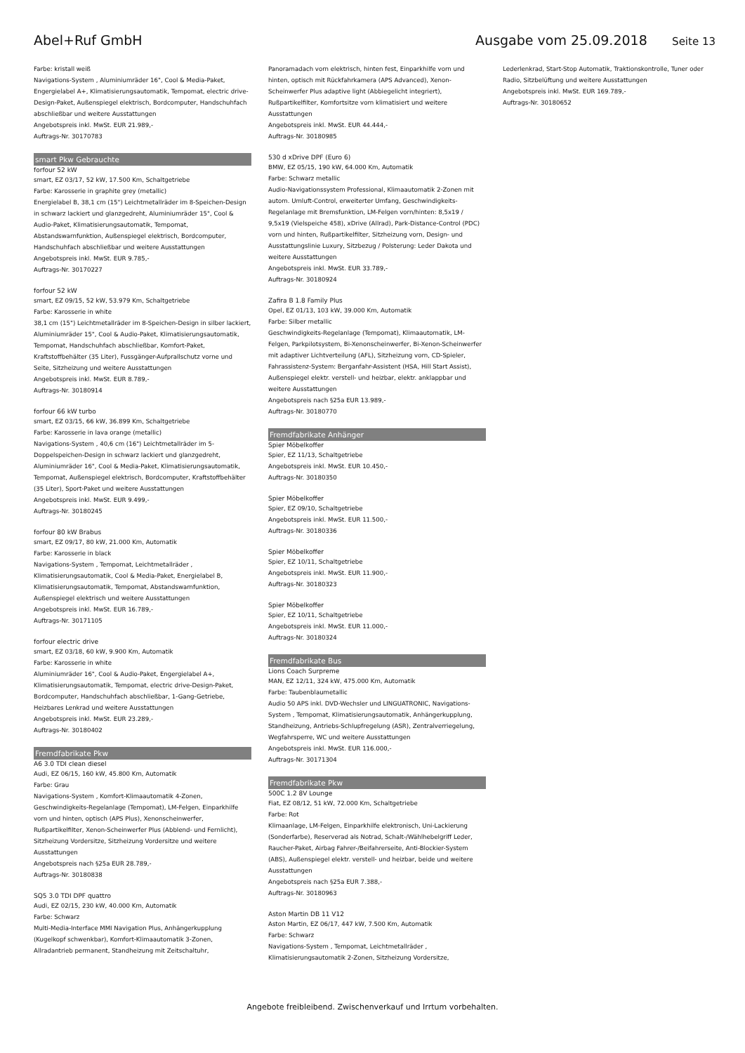Abel+Ruf GmbH Ausgabe vom 25.09.2018
Seite 13
Farbe: kristall weiß
Navigations-System , Aluminiumräder 16", Cool & Media-Paket, Engergielabel A+, Klimatisierungsautomatik, Tempomat, electric drive-Design-Paket, Außenspiegel elektrisch, Bordcomputer, Handschuhfach abschließbar und weitere Ausstattungen
Angebotspreis inkl. MwSt. EUR 21.989,-
Auftrags-Nr. 30170783
smart Pkw Gebrauchte
forfour 52 kW
smart, EZ 03/17, 52 kW, 17.500 Km, Schaltgetriebe
Farbe: Karosserie in graphite grey (metallic)
Energielabel B, 38,1 cm (15") Leichtmetallräder im 8-Speichen-Design in schwarz lackiert und glanzgedreht, Aluminiumräder 15", Cool & Audio-Paket, Klimatisierungsautomatik, Tempomat, Abstandswarnfunktion, Außenspiegel elektrisch, Bordcomputer, Handschuhfach abschließbar und weitere Ausstattungen
Angebotspreis inkl. MwSt. EUR 9.785,-
Auftrags-Nr. 30170227
forfour 52 kW
smart, EZ 09/15, 52 kW, 53.979 Km, Schaltgetriebe
Farbe: Karosserie in white
38,1 cm (15") Leichtmetallräder im 8-Speichen-Design in silber lackiert, Aluminiumräder 15", Cool & Audio-Paket, Klimatisierungsautomatik, Tempomat, Handschuhfach abschließbar, Komfort-Paket, Kraftstoffbehälter (35 Liter), Fussgänger-Aufprallschutz vorne und Seite, Sitzheizung und weitere Ausstattungen
Angebotspreis inkl. MwSt. EUR 8.789,-
Auftrags-Nr. 30180914
forfour 66 kW turbo
smart, EZ 03/15, 66 kW, 36.899 Km, Schaltgetriebe
Farbe: Karosserie in lava orange (metallic)
Navigations-System , 40,6 cm (16") Leichtmetallräder im 5-Doppelspeichen-Design in schwarz lackiert und glanzgedreht, Aluminiumräder 16", Cool & Media-Paket, Klimatisierungsautomatik, Tempomat, Außenspiegel elektrisch, Bordcomputer, Kraftstoffbehälter (35 Liter), Sport-Paket und weitere Ausstattungen
Angebotspreis inkl. MwSt. EUR 9.499,-
Auftrags-Nr. 30180245
forfour 80 kW Brabus
smart, EZ 09/17, 80 kW, 21.000 Km, Automatik
Farbe: Karosserie in black
Navigations-System , Tempomat, Leichtmetallräder , Klimatisierungsautomatik, Cool & Media-Paket, Energielabel B, Klimatisierungsautomatik, Tempomat, Abstandswarnfunktion, Außenspiegel elektrisch und weitere Ausstattungen
Angebotspreis inkl. MwSt. EUR 16.789,-
Auftrags-Nr. 30171105
forfour electric drive
smart, EZ 03/18, 60 kW, 9.900 Km, Automatik
Farbe: Karosserie in white
Aluminiumräder 16", Cool & Audio-Paket, Engergielabel A+, Klimatisierungsautomatik, Tempomat, electric drive-Design-Paket, Bordcomputer, Handschuhfach abschließbar, 1-Gang-Getriebe, Heizbares Lenkrad und weitere Ausstattungen
Angebotspreis inkl. MwSt. EUR 23.289,-
Auftrags-Nr. 30180402
Fremdfabrikate Pkw
A6 3.0 TDI clean diesel
Audi, EZ 06/15, 160 kW, 45.800 Km, Automatik
Farbe: Grau
Navigations-System , Komfort-Klimaautomatik 4-Zonen, Geschwindigkeits-Regelanlage (Tempomat), LM-Felgen, Einparkhilfe vorn und hinten, optisch (APS Plus), Xenonscheinwerfer, Rußpartikelfilter, Xenon-Scheinwerfer Plus (Abblend- und Fernlicht), Sitzheizung Vordersitze, Sitzheizung Vordersitze und weitere Ausstattungen
Angebotspreis nach §25a EUR 28.789,-
Auftrags-Nr. 30180838
SQ5 3.0 TDI DPF quattro
Audi, EZ 02/15, 230 kW, 40.000 Km, Automatik
Farbe: Schwarz
Multi-Media-Interface MMI Navigation Plus, Anhängerkupplung (Kugelkopf schwenkbar), Komfort-Klimaautomatik 3-Zonen, Allradantrieb permanent, Standheizung mit Zeitschaltuhr,
Panoramadach vorn elektrisch, hinten fest, Einparkhilfe vorn und hinten, optisch mit Rückfahrkamera (APS Advanced), Xenon-Scheinwerfer Plus adaptive light (Abbiegelicht integriert), Rußpartikelfilter, Komfortsitze vorn klimatisiert und weitere Ausstattungen
Angebotspreis inkl. MwSt. EUR 44.444,-
Auftrags-Nr. 30180985
530 d xDrive DPF (Euro 6)
BMW, EZ 05/15, 190 kW, 64.000 Km, Automatik
Farbe: Schwarz metallic
Audio-Navigationssystem Professional, Klimaautomatik 2-Zonen mit autom. Umluft-Control, erweiterter Umfang, Geschwindigkeits-Regelanlage mit Bremsfunktion, LM-Felgen vorn/hinten: 8,5x19 / 9,5x19 (Vielspeiche 458), xDrive (Allrad), Park-Distance-Control (PDC) vorn und hinten, Rußpartikelfilter, Sitzheizung vorn, Design- und Ausstattungslinie Luxury, Sitzbezug / Polsterung: Leder Dakota und weitere Ausstattungen
Angebotspreis inkl. MwSt. EUR 33.789,-
Auftrags-Nr. 30180924
Zafira B 1.8 Family Plus
Opel, EZ 01/13, 103 kW, 39.000 Km, Automatik
Farbe: Silber metallic
Geschwindigkeits-Regelanlage (Tempomat), Klimaautomatik, LM-Felgen, Parkpilotsystem, Bi-Xenonscheinwerfer, Bi-Xenon-Scheinwerfer mit adaptiver Lichtverteilung (AFL), Sitzheizung vorn, CD-Spieler, Fahrassistenz-System: Berganfahr-Assistent (HSA, Hill Start Assist), Außenspiegel elektr. verstell- und heizbar, elektr. anklappbar und weitere Ausstattungen
Angebotspreis nach §25a EUR 13.989,-
Auftrags-Nr. 30180770
Fremdfabrikate Anhänger
Spier Möbelkoffer
Spier, EZ 11/13, Schaltgetriebe
Angebotspreis inkl. MwSt. EUR 10.450,-
Auftrags-Nr. 30180350
Spier Möbelkoffer
Spier, EZ 09/10, Schaltgetriebe
Angebotspreis inkl. MwSt. EUR 11.500,-
Auftrags-Nr. 30180336
Spier Möbelkoffer
Spier, EZ 10/11, Schaltgetriebe
Angebotspreis inkl. MwSt. EUR 11.900,-
Auftrags-Nr. 30180323
Spier Möbelkoffer
Spier, EZ 10/11, Schaltgetriebe
Angebotspreis inkl. MwSt. EUR 11.000,-
Auftrags-Nr. 30180324
Fremdfabrikate Bus
Lions Coach Surpreme
MAN, EZ 12/11, 324 kW, 475.000 Km, Automatik
Farbe: Taubenblaumetallic
Audio 50 APS inkl. DVD-Wechsler und LINGUATRONIC, Navigations-System , Tempomat, Klimatisierungsautomatik, Anhängerkupplung, Standheizung, Antriebs-Schlupfregelung (ASR), Zentralverriegelung, Wegfahrsperre, WC und weitere Ausstattungen
Angebotspreis inkl. MwSt. EUR 116.000,-
Auftrags-Nr. 30171304
Fremdfabrikate Pkw
500C 1.2 8V Lounge
Fiat, EZ 08/12, 51 kW, 72.000 Km, Schaltgetriebe
Farbe: Rot
Klimaanlage, LM-Felgen, Einparkhilfe elektronisch, Uni-Lackierung (Sonderfarbe), Reserverad als Notrad, Schalt-/Wählhebelgriff Leder, Raucher-Paket, Airbag Fahrer-/Beifahrerseite, Anti-Blockier-System (ABS), Außenspiegel elektr. verstell- und heizbar, beide und weitere Ausstattungen
Angebotspreis nach §25a EUR 7.388,-
Auftrags-Nr. 30180963
Aston Martin DB 11 V12
Aston Martin, EZ 06/17, 447 kW, 7.500 Km, Automatik
Farbe: Schwarz
Navigations-System , Tempomat, Leichtmetallräder , Klimatisierungsautomatik 2-Zonen, Sitzheizung Vordersitze,
Lederlenkrad, Start-Stop Automatik, Traktionskontrolle, Tuner oder Radio, Sitzbelüftung und weitere Ausstattungen
Angebotspreis inkl. MwSt. EUR 169.789,-
Auftrags-Nr. 30180652
Angebote freibleibend. Zwischenverkauf und Irrtum vorbehalten.